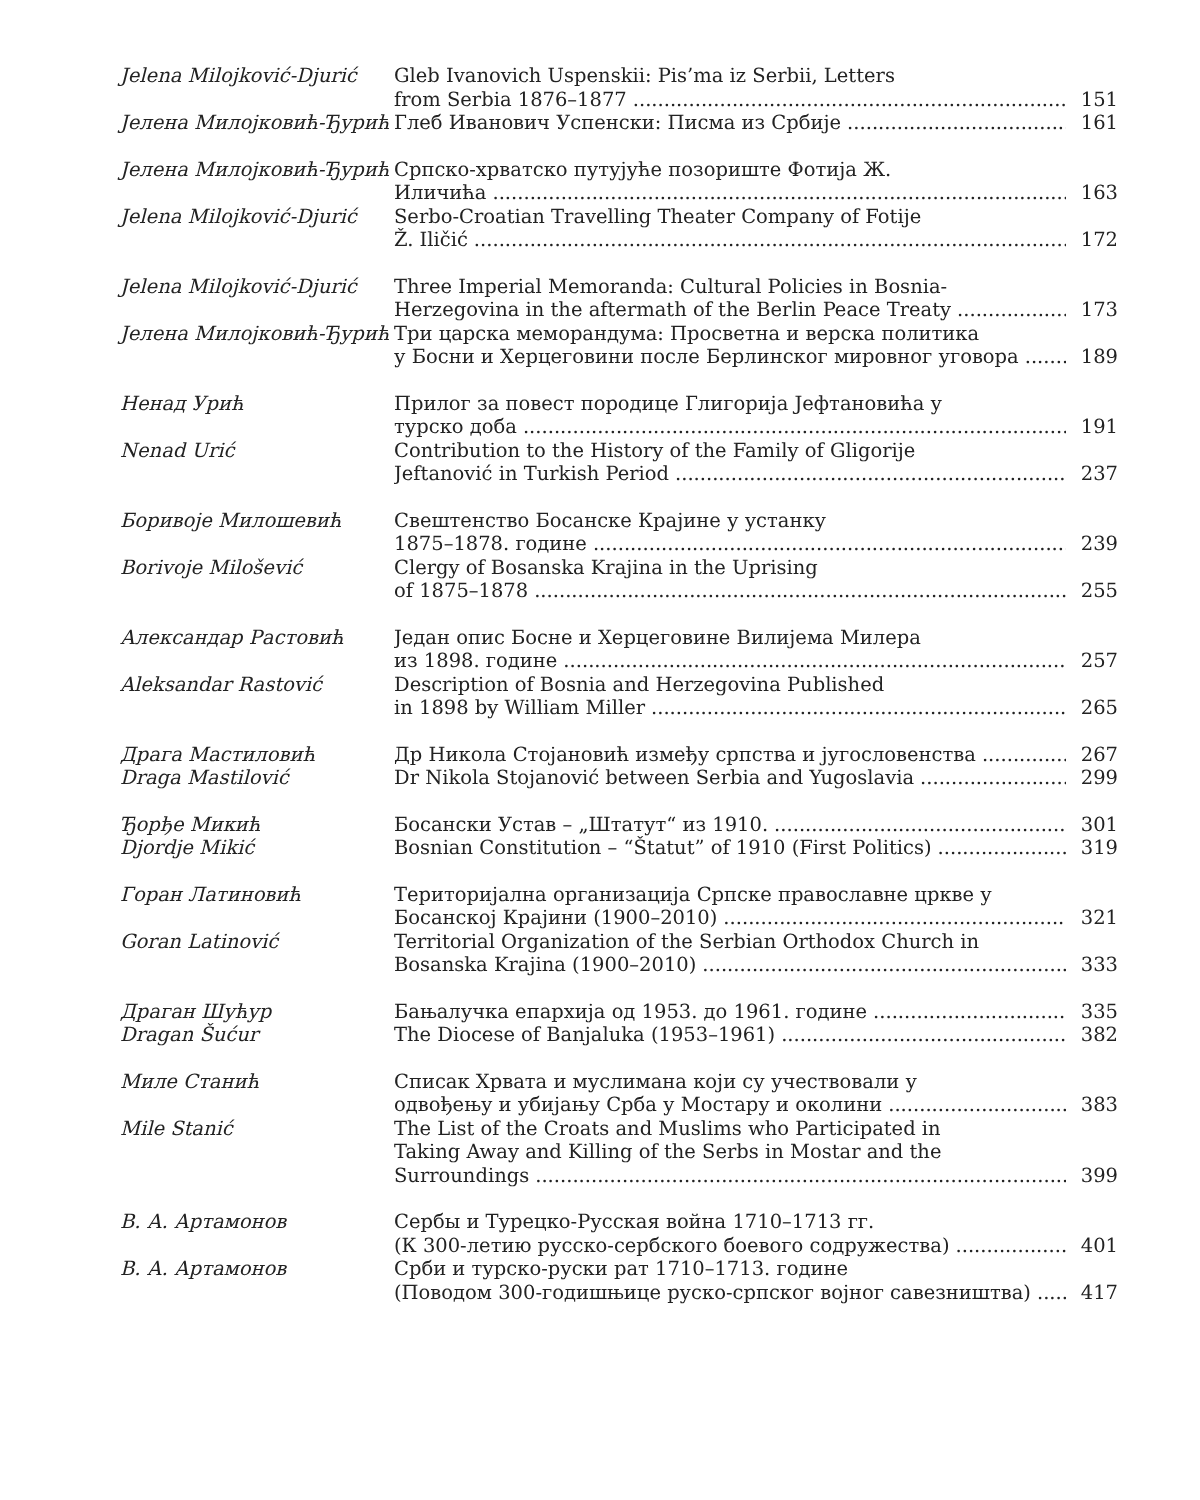Jelena Milojković-Djurić
Gleb Ivanovich Uspenskii: Pis’ma iz Serbii, Letters
from Serbia 1876–1877 151
Јелена Милојковић-Ђурић Глеб Иванович Успенски: Писма из Србије 161
Јелена Милојковић-Ђурић Српско-хрватско путујуће позориште Фотија Ж.
Иличића 163
Jelena Milojković-Djurić
Serbo-Croatian Travelling Theater Company of Fotije
Ž. Iličić 172
Jelena Milojković-Djurić
Three Imperial Memoranda: Cultural Policies in Bosnia-
Herzegovina in the aftermath of the Berlin Peace Treaty 173
Јелена Милојковић-Ђурић Три царска меморандума: Просветна и верска политика
у Босни и Херцеговини после Берлинског мировног уговора 189
Ненад Урић Прилог за повест породице Глигорија Јефтановића у
турско доба 191
Nenad Urić Contribution to the History of the Family of Gligorije
Jeftanović in Turkish Period 237
Боривоје Милошевић Свештенство Босанске Крајине у устанку
1875–1878. године 239
Borivoje Milošević Clergy of Bosanska Krajina in the Uprising
of 1875–1878 255
Александар Растовић Један опис Босне и Херцеговине Вилијема Милера
из 1898. године 257
Aleksandar Rastović Description of Bosnia and Herzegovina Published
in 1898 by William Miller 265
Драга Мастиловић Др Никола Стојановић између српства и југословенства 267
Draga Mastilović Dr Nikola Stojanović between Serbia and Yugoslavia 299
Ђорђе Микић Босански Устав – „Штатут“ из 1910. 301
Djordje Mikić Bosnian Constitution – “Štatut” of 1910 (First Politics) 319
Горан Латиновић Територијална организација Српске православне цркве у
Босанској Крајини (1900–2010) 321
Goran Latinović Territorial Organization of the Serbian Orthodox Church in
Bosanska Krajina (1900–2010) 333
Драган Шућур Бањалучка епархија од 1953. до 1961. године 335
Dragan Šućur The Diocese of Banjaluka (1953–1961) 382
Миле Станић Списак Хрвата и муслимана који су учествовали у
одвођењу и убијању Срба у Мостару и околини 383
Mile Stanić The List of the Croats and Muslims who Participated in
Taking Away and Killing of the Serbs in Mostar and the
Surroundings 399
В. А. Артамонов Сербы и Турецко-Русская война 1710–1713 гг.
(К 300-летию русско-сербского боевого содружества) 401
В. А. Артамонов Срби и турско-руски рат 1710–1713. године
(Поводом 300-годишњице руско-српског војног савезништва) 417